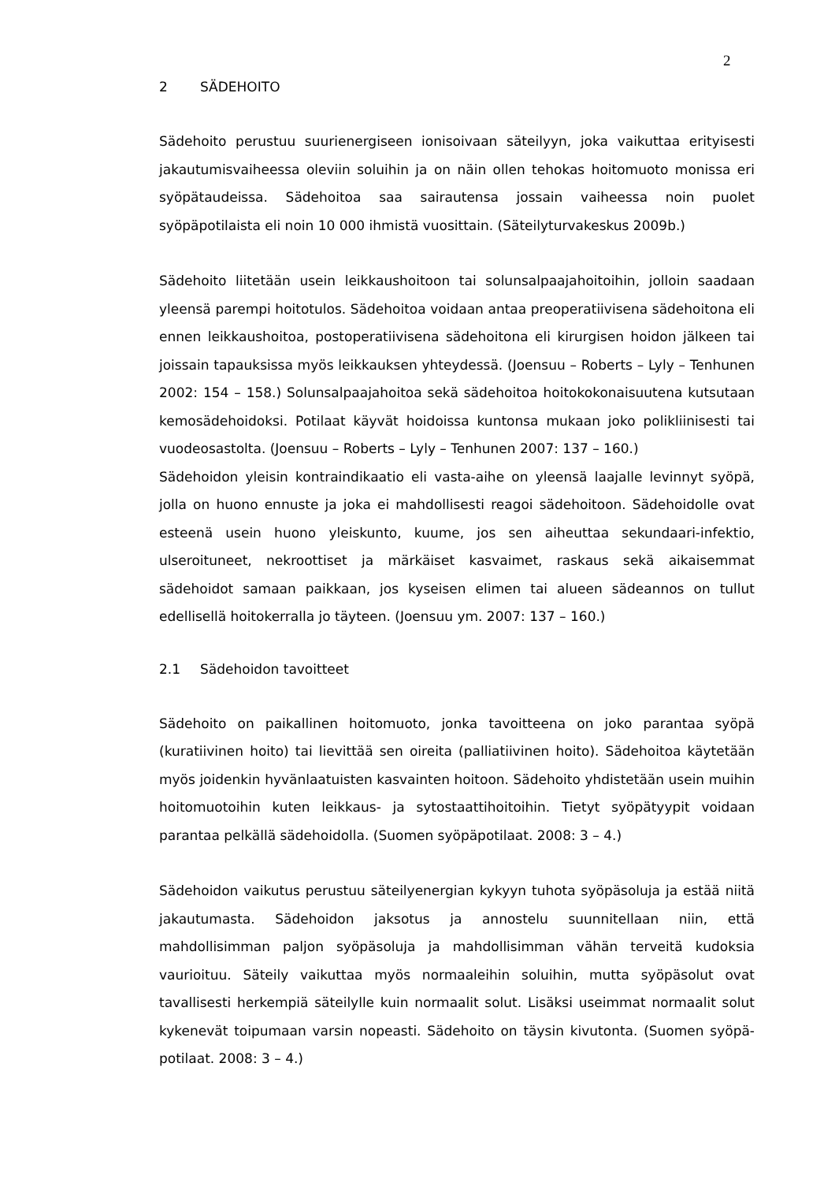2
2 SÄDEHOITO
Sädehoito perustuu suurienergiseen ionisoivaan säteilyyn, joka vaikuttaa erityisesti jakautumisvaiheessa oleviin soluihin ja on näin ollen tehokas hoitomuoto monissa eri syöpätaudeissa. Sädehoitoa saa sairautensa jossain vaiheessa noin puolet syöpäpotilaista eli noin 10 000 ihmistä vuosittain. (Säteilyturvakeskus 2009b.)
Sädehoito liitetään usein leikkaushoitoon tai solunsalpaajahoitoihin, jolloin saadaan yleensä parempi hoitotulos. Sädehoitoa voidaan antaa preoperatiivisena sädehoitona eli ennen leikkaushoitoa, postoperatiivisena sädehoitona eli kirurgisen hoidon jälkeen tai joissain tapauksissa myös leikkauksen yhteydessä. (Joensuu – Roberts – Lyly – Tenhunen 2002: 154 – 158.) Solunsalpaajahoitoa sekä sädehoitoa hoitokokonaisuutena kutsutaan kemosädehoidoksi. Potilaat käyvät hoidoissa kuntonsa mukaan joko polikliinisesti tai vuodeosastolta. (Joensuu – Roberts – Lyly – Tenhunen 2007: 137 – 160.)
Sädehoidon yleisin kontraindikaatio eli vasta-aihe on yleensä laajalle levinnyt syöpä, jolla on huono ennuste ja joka ei mahdollisesti reagoi sädehoitoon. Sädehoidolle ovat esteenä usein huono yleiskunto, kuume, jos sen aiheuttaa sekundaari-infektio, ulseroituneet, nekroottiset ja märkäiset kasvaimet, raskaus sekä aikaisemmat sädehoidot samaan paikkaan, jos kyseisen elimen tai alueen sädeannos on tullut edellisellä hoitokerralla jo täyteen. (Joensuu ym. 2007: 137 – 160.)
2.1 Sädehoidon tavoitteet
Sädehoito on paikallinen hoitomuoto, jonka tavoitteena on joko parantaa syöpä (kuratiivinen hoito) tai lievittää sen oireita (palliatiivinen hoito). Sädehoitoa käytetään myös joidenkin hyvänlaatuisten kasvainten hoitoon. Sädehoito yhdistetään usein muihin hoitomuotoihin kuten leikkaus- ja sytostaattihoitoihin. Tietyt syöpätyypit voidaan parantaa pelkällä sädehoidolla. (Suomen syöpäpotilaat. 2008: 3 – 4.)
Sädehoidon vaikutus perustuu säteilyenergian kykyyn tuhota syöpäsoluja ja estää niitä jakautumasta. Sädehoidon jaksotus ja annostelu suunnitellaan niin, että mahdollisimman paljon syöpäsoluja ja mahdollisimman vähän terveitä kudoksia vaurioituu. Säteily vaikuttaa myös normaaleihin soluihin, mutta syöpäsolut ovat tavallisesti herkempiä säteilylle kuin normaalit solut. Lisäksi useimmat normaalit solut kykenevät toipumaan varsin nopeasti. Sädehoito on täysin kivutonta. (Suomen syöpä-potilaat. 2008: 3 – 4.)